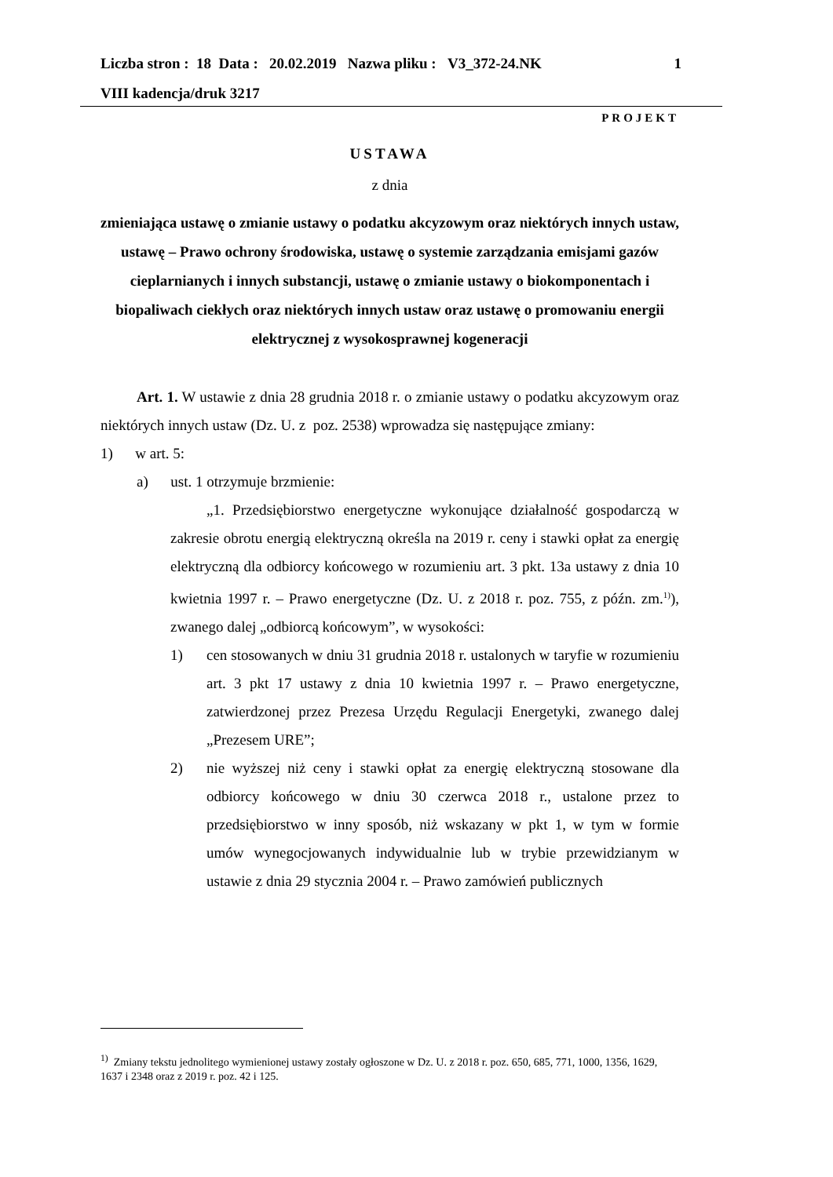1 Liczba stron : 18 Data : 20.02.2019 Nazwa pliku : V3_372-24.NK
VIII kadencja/druk 3217
PROJEKT
USTAWA
z dnia
zmieniająca ustawę o zmianie ustawy o podatku akcyzowym oraz niektórych innych ustaw, ustawę – Prawo ochrony środowiska, ustawę o systemie zarządzania emisjami gazów cieplarnianych i innych substancji, ustawę o zmianie ustawy o biokomponentach i biopaliwach ciekłych oraz niektórych innych ustaw oraz ustawę o promowaniu energii elektrycznej z wysokosprawnej kogeneracji
Art. 1. W ustawie z dnia 28 grudnia 2018 r. o zmianie ustawy o podatku akcyzowym oraz niektórych innych ustaw (Dz. U. z poz. 2538) wprowadza się następujące zmiany:
1) w art. 5:
a) ust. 1 otrzymuje brzmienie:
„1. Przedsiębiorstwo energetyczne wykonujące działalność gospodarczą w zakresie obrotu energią elektryczną określa na 2019 r. ceny i stawki opłat za energię elektryczną dla odbiorcy końcowego w rozumieniu art. 3 pkt. 13a ustawy z dnia 10 kwietnia 1997 r. – Prawo energetyczne (Dz. U. z 2018 r. poz. 755, z późn. zm.<sup>1)</sup>), zwanego dalej „odbiorcą końcowym”, w wysokości:
1) cen stosowanych w dniu 31 grudnia 2018 r. ustalonych w taryfie w rozumieniu art. 3 pkt 17 ustawy z dnia 10 kwietnia 1997 r. – Prawo energetyczne, zatwierdzonej przez Prezesa Urzędu Regulacji Energetyki, zwanego dalej „Prezesem URE”;
2) nie wyższej niż ceny i stawki opłat za energię elektryczną stosowane dla odbiorcy końcowego w dniu 30 czerwca 2018 r., ustalone przez to przedsiębiorstwo w inny sposób, niż wskazany w pkt 1, w tym w formie umów wynegocjowanych indywidualnie lub w trybie przewidzianym w ustawie z dnia 29 stycznia 2004 r. – Prawo zamówień publicznych
<sup>1)</sup> Zmiany tekstu jednolitego wymienionej ustawy zostały ogłoszone w Dz. U. z 2018 r. poz. 650, 685, 771, 1000, 1356, 1629, 1637 i 2348 oraz z 2019 r. poz. 42 i 125.